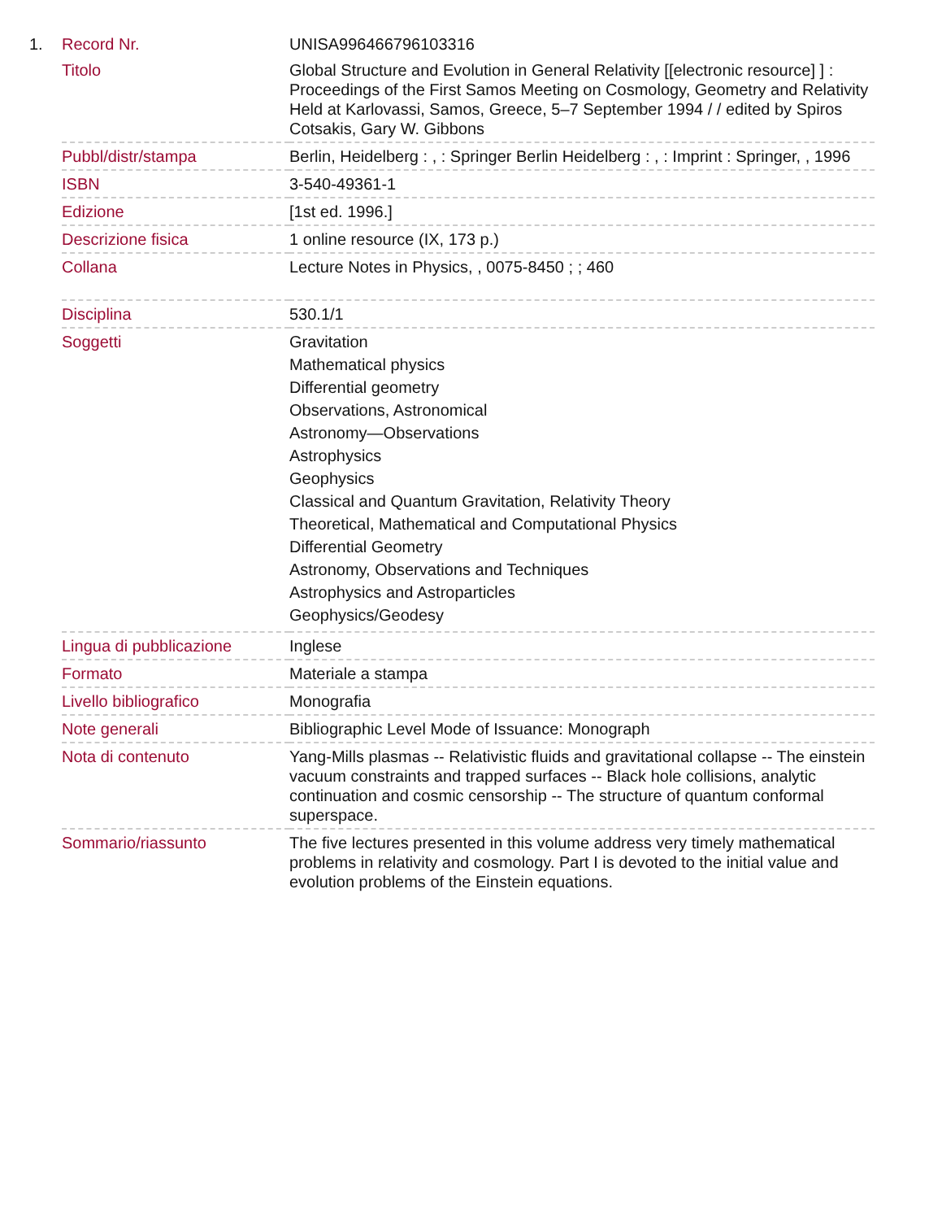| 1. | Record Nr. | UNISA996466796103316 |
| | Titolo | Global Structure and Evolution in General Relativity [[electronic resource] ] : Proceedings of the First Samos Meeting on Cosmology, Geometry and Relativity Held at Karlovassi, Samos, Greece, 5–7 September 1994 / / edited by Spiros Cotsakis, Gary W. Gibbons |
| | Pubbl/distr/stampa | Berlin, Heidelberg : , : Springer Berlin Heidelberg : , : Imprint : Springer, , 1996 |
| | ISBN | 3-540-49361-1 |
| | Edizione | [1st ed. 1996.] |
| | Descrizione fisica | 1 online resource (IX, 173 p.) |
| | Collana | Lecture Notes in Physics, , 0075-8450 ; ; 460 |
| | Disciplina | 530.1/1 |
| | Soggetti | Gravitation Mathematical physics Differential geometry Observations, Astronomical Astronomy—Observations Astrophysics Geophysics Classical and Quantum Gravitation, Relativity Theory Theoretical, Mathematical and Computational Physics Differential Geometry Astronomy, Observations and Techniques Astrophysics and Astroparticles Geophysics/Geodesy |
| | Lingua di pubblicazione | Inglese |
| | Formato | Materiale a stampa |
| | Livello bibliografico | Monografia |
| | Note generali | Bibliographic Level Mode of Issuance: Monograph |
| | Nota di contenuto | Yang-Mills plasmas -- Relativistic fluids and gravitational collapse -- The einstein vacuum constraints and trapped surfaces -- Black hole collisions, analytic continuation and cosmic censorship -- The structure of quantum conformal superspace. |
| | Sommario/riassunto | The five lectures presented in this volume address very timely mathematical problems in relativity and cosmology. Part I is devoted to the initial value and evolution problems of the Einstein equations. |